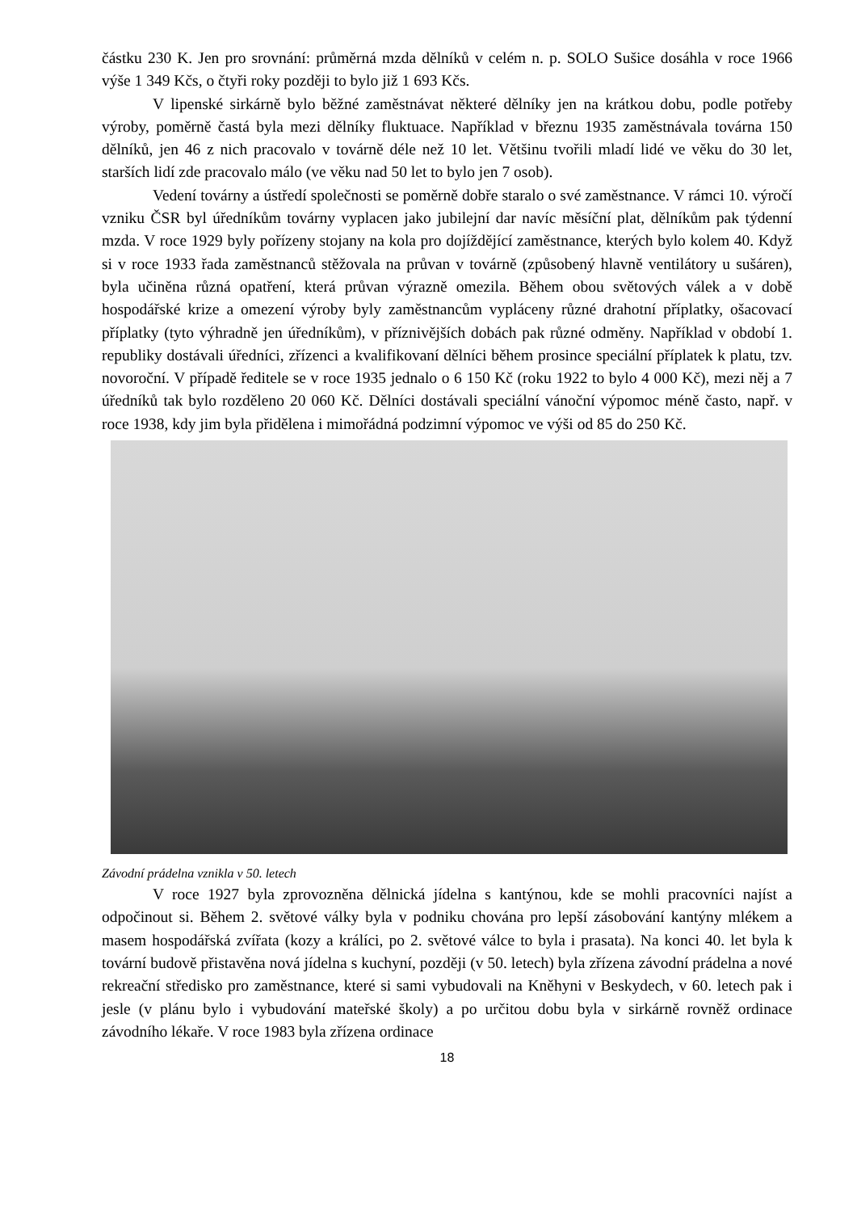částku 230 K. Jen pro srovnání: průměrná mzda dělníků v celém n. p. SOLO Sušice dosáhla v roce 1966 výše 1 349 Kčs, o čtyři roky později to bylo již 1 693 Kčs.
V lipenské sirkárně bylo běžné zaměstnávat některé dělníky jen na krátkou dobu, podle potřeby výroby, poměrně častá byla mezi dělníky fluktuace. Například v březnu 1935 zaměstnávala továrna 150 dělníků, jen 46 z nich pracovalo v továrně déle než 10 let. Většinu tvořili mladí lidé ve věku do 30 let, starších lidí zde pracovalo málo (ve věku nad 50 let to bylo jen 7 osob).
Vedení továrny a ústředí společnosti se poměrně dobře staralo o své zaměstnance. V rámci 10. výročí vzniku ČSR byl úředníkům továrny vyplacen jako jubilejní dar navíc měsíční plat, dělníkům pak týdenní mzda. V roce 1929 byly pořízeny stojany na kola pro dojíždějící zaměstnance, kterých bylo kolem 40. Když si v roce 1933 řada zaměstnanců stěžovala na průvan v továrně (způsobený hlavně ventilátory u sušáren), byla učiněna různá opatření, která průvan výrazně omezila. Během obou světových válek a v době hospodářské krize a omezení výroby byly zaměstnancům vypláceny různé drahotní příplatky, ošacovací příplatky (tyto výhradně jen úředníkům), v příznivějších dobách pak různé odměny. Například v období 1. republiky dostávali úředníci, zřízenci a kvalifikovaní dělníci během prosince speciální příplatek k platu, tzv. novoroční. V případě ředitele se v roce 1935 jednalo o 6 150 Kč (roku 1922 to bylo 4 000 Kč), mezi něj a 7 úředníků tak bylo rozděleno 20 060 Kč. Dělníci dostávali speciální vánoční výpomoc méně často, např. v roce 1938, kdy jim byla přidělena i mimořádná podzimní výpomoc ve výši od 85 do 250 Kč.
Závodní prádelna vznikla v 50. letech
V roce 1927 byla zprovozněna dělnická jídelna s kantýnou, kde se mohli pracovníci najíst a odpočinout si. Během 2. světové války byla v podniku chována pro lepší zásobování kantýny mlékem a masem hospodářská zvířata (kozy a králíci, po 2. světové válce to byla i prasata). Na konci 40. let byla k tovární budově přistavěna nová jídelna s kuchyní, později (v 50. letech) byla zřízena závodní prádelna a nové rekreační středisko pro zaměstnance, které si sami vybudovali na Kněhyni v Beskydech, v 60. letech pak i jesle (v plánu bylo i vybudování mateřské školy) a po určitou dobu byla v sirkárně rovněž ordinace závodního lékaře. V roce 1983 byla zřízena ordinace
18